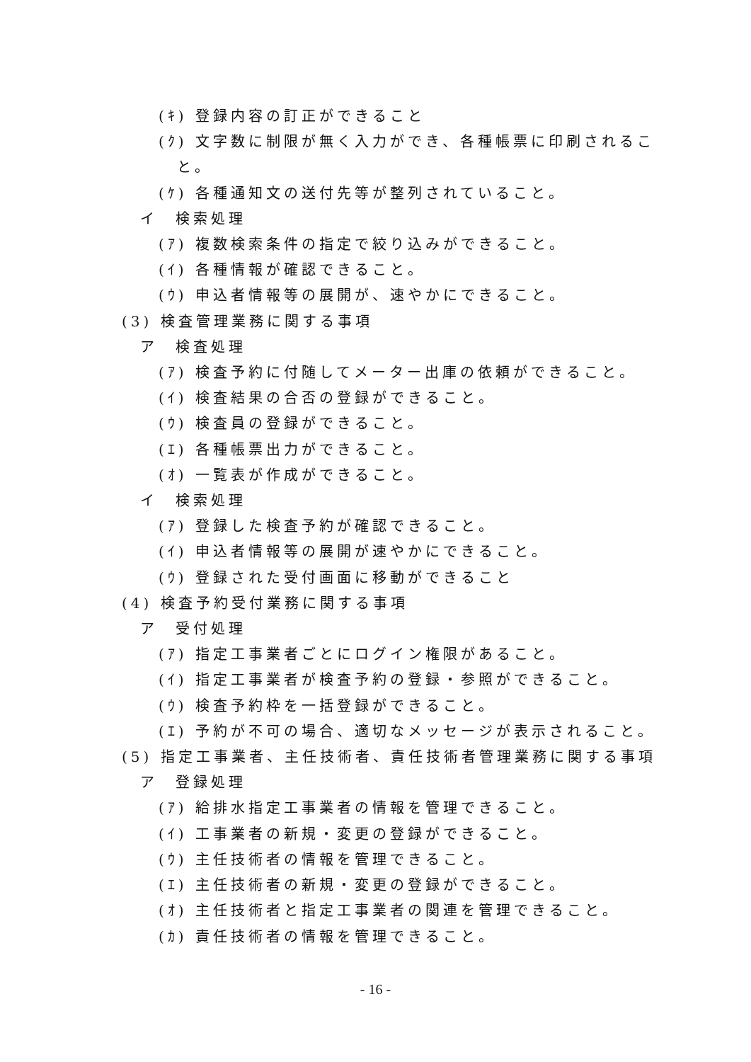(ｷ) 登録内容の訂正ができること
(ｸ) 文字数に制限が無く入力ができ、各種帳票に印刷されるこ
と。
(ｹ) 各種通知文の送付先等が整列されていること。
イ　検索処理
(ｱ) 複数検索条件の指定で絞り込みができること。
(ｲ) 各種情報が確認できること。
(ｳ) 申込者情報等の展開が、速やかにできること。
(3) 検査管理業務に関する事項
ア　検査処理
(ｱ) 検査予約に付随してメーター出庫の依頼ができること。
(ｲ) 検査結果の合否の登録ができること。
(ｳ) 検査員の登録ができること。
(ｴ) 各種帳票出力ができること。
(ｵ) 一覧表が作成ができること。
イ　検索処理
(ｱ) 登録した検査予約が確認できること。
(ｲ) 申込者情報等の展開が速やかにできること。
(ｳ) 登録された受付画面に移動ができること
(4) 検査予約受付業務に関する事項
ア　受付処理
(ｱ) 指定工事業者ごとにログイン権限があること。
(ｲ) 指定工事業者が検査予約の登録・参照ができること。
(ｳ) 検査予約枠を一括登録ができること。
(ｴ) 予約が不可の場合、適切なメッセージが表示されること。
(5) 指定工事業者、主任技術者、責任技術者管理業務に関する事項
ア　登録処理
(ｱ) 給排水指定工事業者の情報を管理できること。
(ｲ) 工事業者の新規・変更の登録ができること。
(ｳ) 主任技術者の情報を管理できること。
(ｴ) 主任技術者の新規・変更の登録ができること。
(ｵ) 主任技術者と指定工事業者の関連を管理できること。
(ｶ) 責任技術者の情報を管理できること。
- 16 -